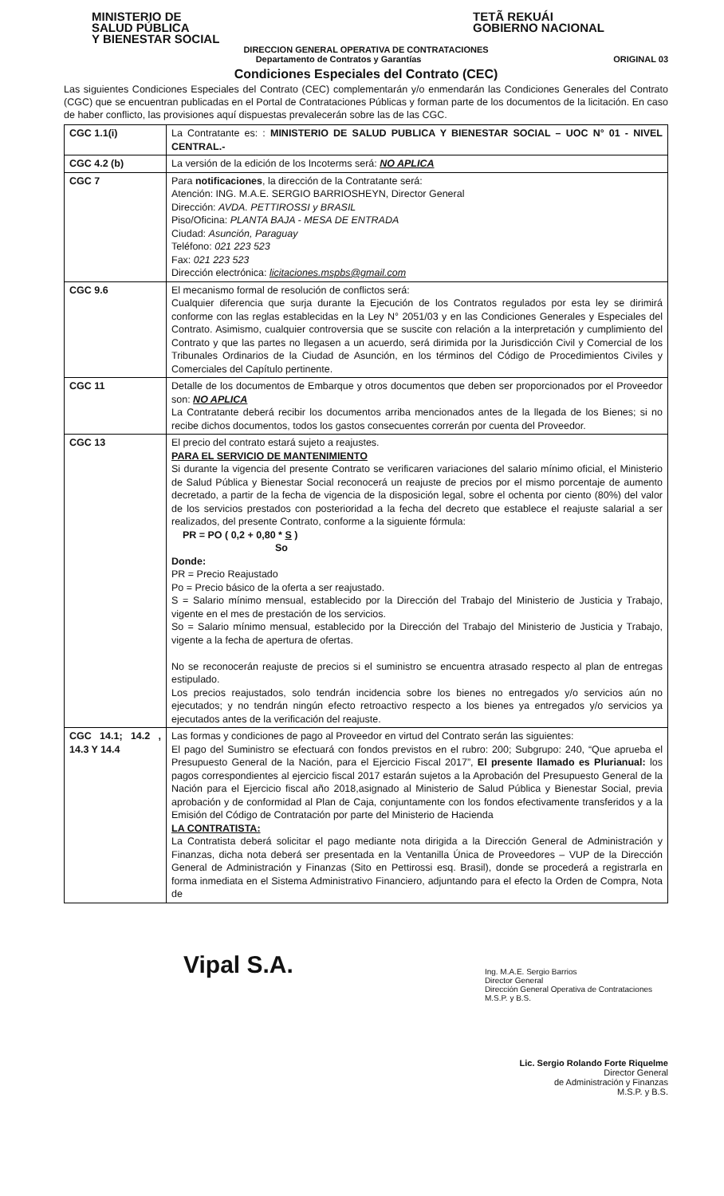MINISTERIO DE
SALUD PÚBLICA
Y BIENESTAR SOCIAL
TETÃ REKUÁI
GOBIERNO NACIONAL
DIRECCION GENERAL OPERATIVA DE CONTRATACIONES
Departamento de Contratos y Garantías ORIGINAL 03
Condiciones Especiales del Contrato (CEC)
Las siguientes Condiciones Especiales del Contrato (CEC) complementarán y/o enmendarán las Condiciones Generales del Contrato (CGC) que se encuentran publicadas en el Portal de Contrataciones Públicas y forman parte de los documentos de la licitación. En caso de haber conflicto, las provisiones aquí dispuestas prevalecerán sobre las de las CGC.
| CGC 1.1(i) | La Contratante es: : MINISTERIO DE SALUD PUBLICA Y BIENESTAR SOCIAL – UOC N° 01 - NIVEL CENTRAL.- |
| CGC 4.2 (b) | La versión de la edición de los Incoterms será: NO APLICA |
| CGC 7 | Para notificaciones , la dirección de la Contratante será: Atención: ING. M.A.E. SERGIO BARRIOSHEYN, Director General Dirección: AVDA. PETTIROSSI y BRASIL Piso/Oficina: PLANTA BAJA - MESA DE ENTRADA Ciudad: Asunción, Paraguay Teléfono: 021 223 523 Fax: 021 223 523 Dirección electrónica: licitaciones.mspbs@gmail.com |
| CGC 9.6 | El mecanismo formal de resolución de conflictos será: Cualquier diferencia que surja durante la Ejecución de los Contratos regulados por esta ley se dirimirá conforme con las reglas establecidas en la Ley N° 2051/03 y en las Condiciones Generales y Especiales del Contrato. Asimismo, cualquier controversia que se suscite con relación a la interpretación y cumplimiento del Contrato y que las partes no llegasen a un acuerdo, será dirimida por la Jurisdicción Civil y Comercial de los Tribunales Ordinarios de la Ciudad de Asunción, en los términos del Código de Procedimientos Civiles y Comerciales del Capítulo pertinente. |
| CGC 11 | Detalle de los documentos de Embarque y otros documentos que deben ser proporcionados por el Proveedor son: NO APLICA La Contratante deberá recibir los documentos arriba mencionados antes de la llegada de los Bienes; si no recibe dichos documentos, todos los gastos consecuentes correrán por cuenta del Proveedor. |
| CGC 13 | El precio del contrato estará sujeto a reajustes. PARA EL SERVICIO DE MANTENIMIENTO Si durante la vigencia del presente Contrato se verificaren variaciones del salario mínimo oficial, el Ministerio de Salud Pública y Bienestar Social reconocerá un reajuste de precios por el mismo porcentaje de aumento decretado, a partir de la fecha de vigencia de la disposición legal, sobre el ochenta por ciento (80%) del valor de los servicios prestados con posterioridad a la fecha del decreto que establece el reajuste salarial a ser realizados, del presente Contrato, conforme a la siguiente fórmula: PR = PO ( 0,2 + 0,80 * S ) So Donde: PR = Precio Reajustado Po = Precio básico de la oferta a ser reajustado. S = Salario mínimo mensual, establecido por la Dirección del Trabajo del Ministerio de Justicia y Trabajo, vigente en el mes de prestación de los servicios. So = Salario mínimo mensual, establecido por la Dirección del Trabajo del Ministerio de Justicia y Trabajo, vigente a la fecha de apertura de ofertas. No se reconocerán reajuste de precios si el suministro se encuentra atrasado respecto al plan de entregas estipulado. Los precios reajustados, solo tendrán incidencia sobre los bienes no entregados y/o servicios aún no ejecutados; y no tendrán ningún efecto retroactivo respecto a los bienes ya entregados y/o servicios ya ejecutados antes de la verificación del reajuste. |
| CGC 14.1; 14.2 , 14.3 Y 14.4 | Las formas y condiciones de pago al Proveedor en virtud del Contrato serán las siguientes: El pago del Suministro se efectuará con fondos previstos en el rubro: 200; Subgrupo: 240, “Que aprueba el Presupuesto General de la Nación, para el Ejercicio Fiscal 2017”, El presente llamado es Plurianual: los pagos correspondientes al ejercicio fiscal 2017 estarán sujetos a la Aprobación del Presupuesto General de la Nación para el Ejercicio fiscal año 2018,asignado al Ministerio de Salud Pública y Bienestar Social, previa aprobación y de conformidad al Plan de Caja, conjuntamente con los fondos efectivamente transferidos y a la Emisión del Código de Contratación por parte del Ministerio de Hacienda LA CONTRATISTA: La Contratista deberá solicitar el pago mediante nota dirigida a la Dirección General de Administración y Finanzas, dicha nota deberá ser presentada en la Ventanilla Única de Proveedores – VUP de la Dirección General de Administración y Finanzas (Sito en Pettirossi esq. Brasil), donde se procederá a registrarla en forma inmediata en el Sistema Administrativo Financiero, adjuntando para el efecto la Orden de Compra, Nota de |
Vipal S.A.
Ing. M.A.E. Sergio Barrios
Director General
Dirección General Operativa de Contrataciones
M.S.P. y B.S.
Lic. Sergio Rolando Forte Riquelme
Director General
de Administración y Finanzas
M.S.P. y B.S.